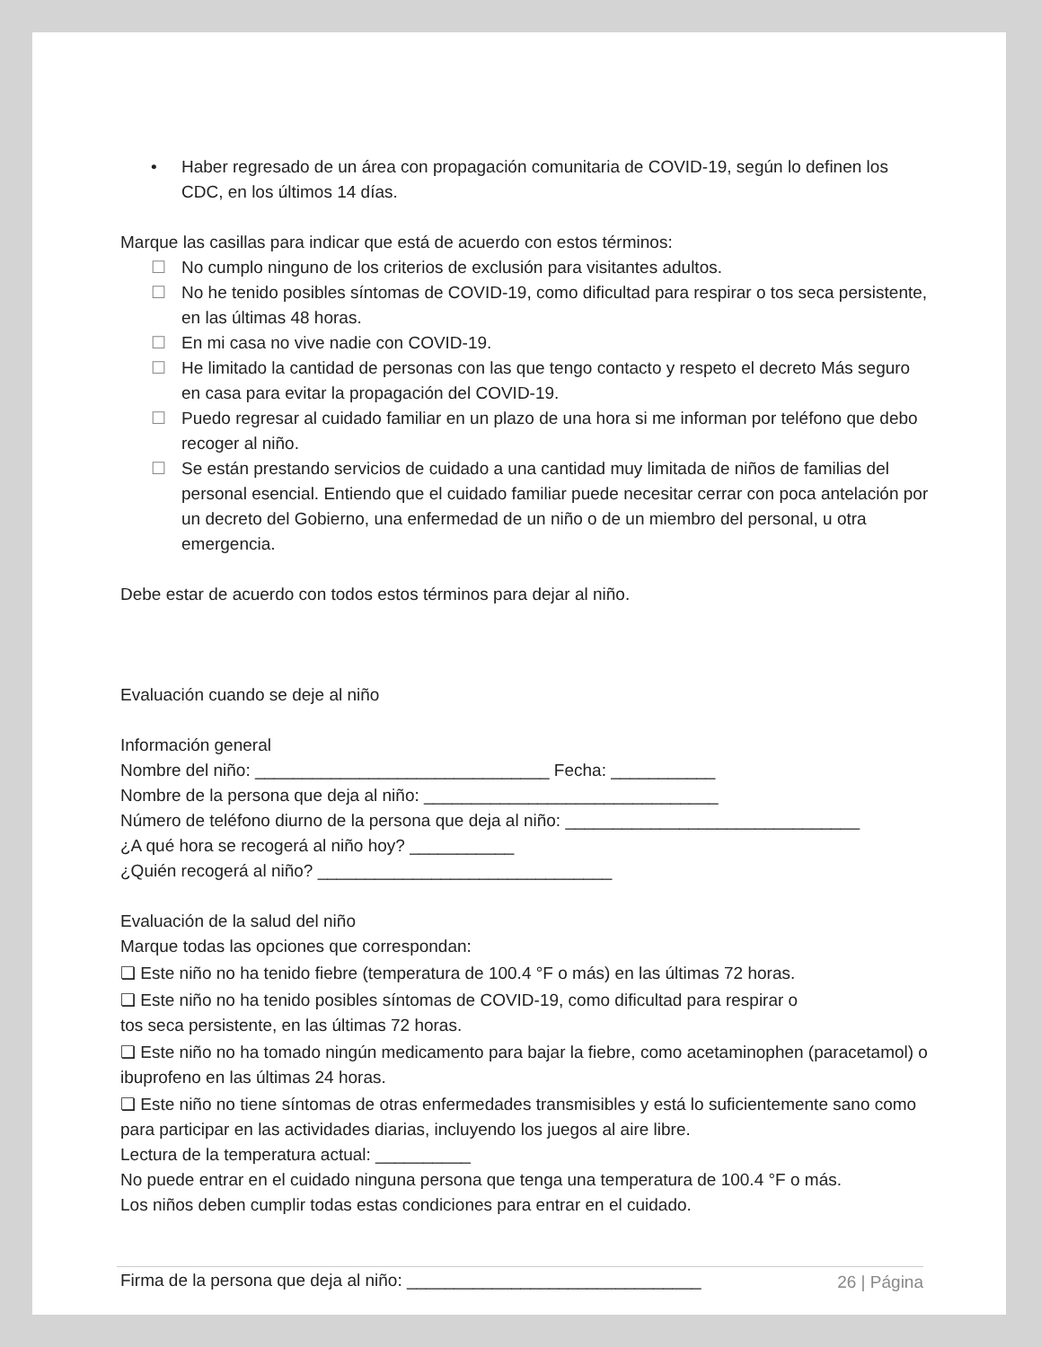• Haber regresado de un área con propagación comunitaria de COVID-19, según lo definen los CDC, en los últimos 14 días.
Marque las casillas para indicar que está de acuerdo con estos términos:
☐ No cumplo ninguno de los criterios de exclusión para visitantes adultos.
☐ No he tenido posibles síntomas de COVID-19, como dificultad para respirar o tos seca persistente, en las últimas 48 horas.
☐ En mi casa no vive nadie con COVID-19.
☐ He limitado la cantidad de personas con las que tengo contacto y respeto el decreto Más seguro en casa para evitar la propagación del COVID-19.
☐ Puedo regresar al cuidado familiar en un plazo de una hora si me informan por teléfono que debo recoger al niño.
☐ Se están prestando servicios de cuidado a una cantidad muy limitada de niños de familias del personal esencial. Entiendo que el cuidado familiar puede necesitar cerrar con poca antelación por un decreto del Gobierno, una enfermedad de un niño o de un miembro del personal, u otra emergencia.
Debe estar de acuerdo con todos estos términos para dejar al niño.
Evaluación cuando se deje al niño
Información general
Nombre del niño: _______________________________ Fecha: ___________
Nombre de la persona que deja al niño: _______________________________
Número de teléfono diurno de la persona que deja al niño: _______________________________
¿A qué hora se recogerá al niño hoy? ___________
¿Quién recogerá al niño? _______________________________
Evaluación de la salud del niño
Marque todas las opciones que correspondan:
❏ Este niño no ha tenido fiebre (temperatura de 100.4 °F o más) en las últimas 72 horas.
❏ Este niño no ha tenido posibles síntomas de COVID-19, como dificultad para respirar o
tos seca persistente, en las últimas 72 horas.
❏ Este niño no ha tomado ningún medicamento para bajar la fiebre, como acetaminophen (paracetamol) o ibuprofeno en las últimas 24 horas.
❏ Este niño no tiene síntomas de otras enfermedades transmisibles y está lo suficientemente sano como para participar en las actividades diarias, incluyendo los juegos al aire libre.
Lectura de la temperatura actual: __________
No puede entrar en el cuidado ninguna persona que tenga una temperatura de 100.4 °F o más.
Los niños deben cumplir todas estas condiciones para entrar en el cuidado.
Firma de la persona que deja al niño: _______________________________
26 | Página